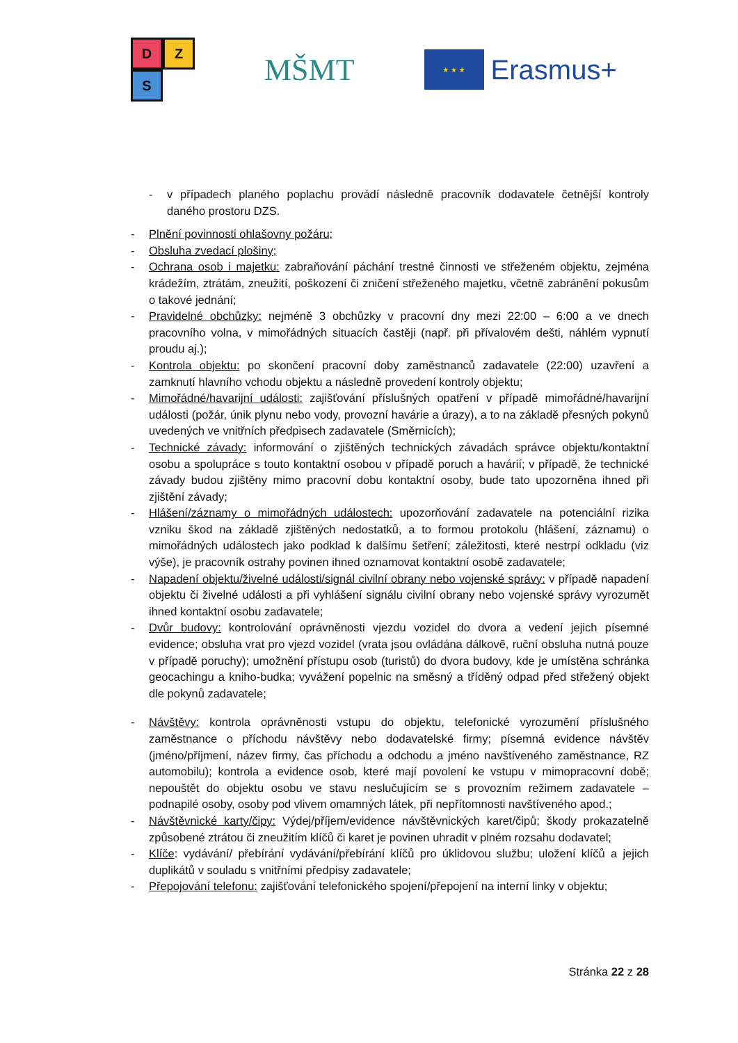D
Z
S
MŠMT
★ ★ ★
Erasmus+
- v případech planého poplachu provádí následně pracovník dodavatele četnější kontroly daného prostoru DZS.
- Plnění povinnosti ohlašovny požáru;
- Obsluha zvedací plošiny;
- Ochrana osob i majetku: zabraňování páchání trestné činnosti ve střeženém objektu, zejména krádežím, ztrátám, zneužití, poškození či zničení střeženého majetku, včetně zabránění pokusům o takové jednání;
- Pravidelné obchůzky: nejméně 3 obchůzky v pracovní dny mezi 22:00 – 6:00 a ve dnech pracovního volna, v mimořádných situacích častěji (např. při přívalovém dešti, náhlém vypnutí proudu aj.);
- Kontrola objektu: po skončení pracovní doby zaměstnanců zadavatele (22:00) uzavření a zamknutí hlavního vchodu objektu a následně provedení kontroly objektu;
- Mimořádné/havarijní události: zajišťování příslušných opatření v případě mimořádné/havarijní události (požár, únik plynu nebo vody, provozní havárie a úrazy), a to na základě přesných pokynů uvedených ve vnitřních předpisech zadavatele (Směrnicích);
- Technické závady: informování o zjištěných technických závadách správce objektu/kontaktní osobu a spolupráce s touto kontaktní osobou v případě poruch a havárií; v případě, že technické závady budou zjištěny mimo pracovní dobu kontaktní osoby, bude tato upozorněna ihned při zjištění závady;
- Hlášení/záznamy o mimořádných událostech: upozorňování zadavatele na potenciální rizika vzniku škod na základě zjištěných nedostatků, a to formou protokolu (hlášení, záznamu) o mimořádných událostech jako podklad k dalšímu šetření; záležitosti, které nestrpí odkladu (viz výše), je pracovník ostrahy povinen ihned oznamovat kontaktní osobě zadavatele;
- Napadení objektu/živelné události/signál civilní obrany nebo vojenské správy: v případě napadení objektu či živelné události a při vyhlášení signálu civilní obrany nebo vojenské správy vyrozumět ihned kontaktní osobu zadavatele;
- Dvůr budovy: kontrolování oprávněnosti vjezdu vozidel do dvora a vedení jejich písemné evidence; obsluha vrat pro vjezd vozidel (vrata jsou ovládána dálkově, ruční obsluha nutná pouze v případě poruchy); umožnění přístupu osob (turistů) do dvora budovy, kde je umístěna schránka geocachingu a kniho-budka; vyvážení popelnic na směsný a tříděný odpad před střežený objekt dle pokynů zadavatele;
- Návštěvy: kontrola oprávněnosti vstupu do objektu, telefonické vyrozumění příslušného zaměstnance o příchodu návštěvy nebo dodavatelské firmy; písemná evidence návštěv (jméno/příjmení, název firmy, čas příchodu a odchodu a jméno navštíveného zaměstnance, RZ automobilu); kontrola a evidence osob, které mají povolení ke vstupu v mimopracovní době; nepouštět do objektu osobu ve stavu neslučujícím se s provozním režimem zadavatele – podnapilé osoby, osoby pod vlivem omamných látek, při nepřítomnosti navštíveného apod.;
- Návštěvnické karty/čipy: Výdej/příjem/evidence návštěvnických karet/čipů; škody prokazatelně způsobené ztrátou či zneužitím klíčů či karet je povinen uhradit v plném rozsahu dodavatel;
- Klíče: vydávání/ přebírání vydávání/přebírání klíčů pro úklidovou službu; uložení klíčů a jejich duplikátů v souladu s vnitřními předpisy zadavatele;
- Přepojování telefonu: zajišťování telefonického spojení/přepojení na interní linky v objektu;
Stránka 22 z 28